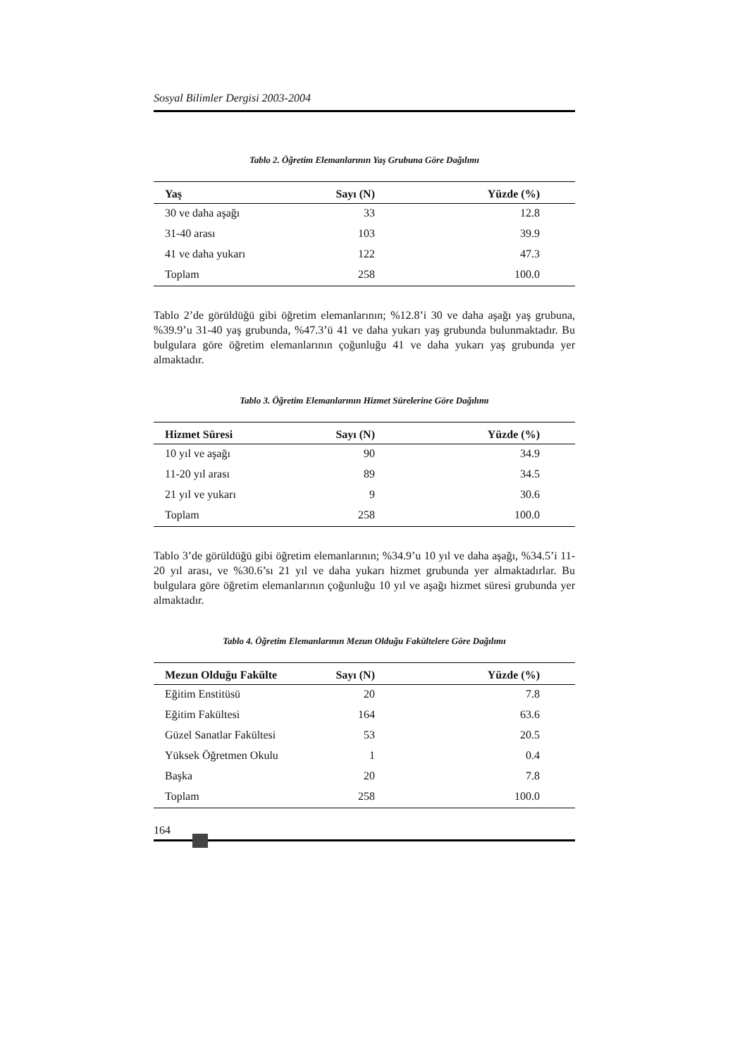Sosyal Bilimler Dergisi 2003-2004
Tablo 2. Öğretim Elemanlarının Yaş Grubuna Göre Dağılımı
| Yaş | Sayı (N) | Yüzde (%) | |
| --- | --- | --- | --- |
| 30 ve daha aşağı | 33 | 12.8 | |
| 31-40 arası | 103 | 39.9 | |
| 41 ve daha yukarı | 122 | 47.3 | |
| Toplam | 258 | 100.0 | |
Tablo 2’de görüldüğü gibi öğretim elemanlarının; %12.8’i 30 ve daha aşağı yaş grubuna, %39.9’u 31-40 yaş grubunda, %47.3’ü 41 ve daha yukarı yaş grubunda bulunmaktadır. Bu bulgulara göre öğretim elemanlarının çoğunluğu 41 ve daha yukarı yaş grubunda yer almaktadır.
Tablo 3. Öğretim Elemanlarının Hizmet Sürelerine Göre Dağılımı
| Hizmet Süresi | Sayı (N) | Yüzde (%) | |
| --- | --- | --- | --- |
| 10 yıl ve aşağı | 90 | 34.9 | |
| 11-20 yıl arası | 89 | 34.5 | |
| 21 yıl ve yukarı | 9 | 30.6 | |
| Toplam | 258 | 100.0 | |
Tablo 3’de görüldüğü gibi öğretim elemanlarının; %34.9’u 10 yıl ve daha aşağı, %34.5’i 11-20 yıl arası, ve %30.6’sı 21 yıl ve daha yukarı hizmet grubunda yer almaktadırlar. Bu bulgulara göre öğretim elemanlarının çoğunluğu 10 yıl ve aşağı hizmet süresi grubunda yer almaktadır.
Tablo 4. Öğretim Elemanlarının Mezun Olduğu Fakültelere Göre Dağılımı
| Mezun Olduğu Fakülte | Sayı (N) | Yüzde (%) | |
| --- | --- | --- | --- |
| Eğitim Enstitüsü | 20 | 7.8 | |
| Eğitim Fakültesi | 164 | 63.6 | |
| Güzel Sanatlar Fakültesi | 53 | 20.5 | |
| Yüksek Öğretmen Okulu | 1 | 0.4 | |
| Başka | 20 | 7.8 | |
| Toplam | 258 | 100.0 | |
164